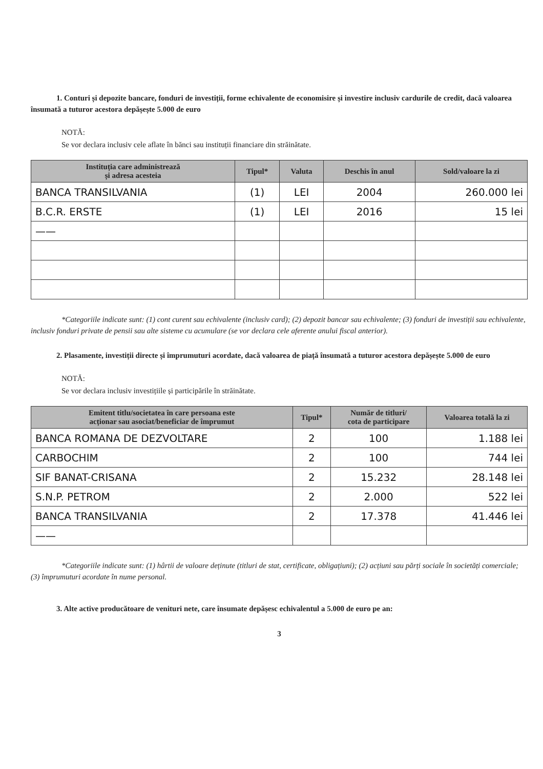1. Conturi și depozite bancare, fonduri de investiții, forme echivalente de economisire și investire inclusiv cardurile de credit, dacă valoarea însumată a tuturor acestora depășește 5.000 de euro
NOTĂ:
Se vor declara inclusiv cele aflate în bănci sau instituții financiare din străinătate.
| Instituția care administrează și adresa acesteia | Tipul* | Valuta | Deschis în anul | Sold/valoare la zi |
| --- | --- | --- | --- | --- |
| BANCA TRANSILVANIA | (1) | LEI | 2004 | 260.000 lei |
| B.C.R. ERSTE | (1) | LEI | 2016 | 15 lei |
| —— | | | | |
*Categoriile indicate sunt: (1) cont curent sau echivalente (inclusiv card); (2) depozit bancar sau echivalente; (3) fonduri de investiții sau echivalente, inclusiv fonduri private de pensii sau alte sisteme cu acumulare (se vor declara cele aferente anului fiscal anterior).
2. Plasamente, investiții directe și împrumuturi acordate, dacă valoarea de piață însumată a tuturor acestora depășește 5.000 de euro
NOTĂ:
Se vor declara inclusiv investițiile și participările în străinătate.
| Emitent titlu/societatea în care persoana este acționar sau asociat/beneficiar de împrumut | Tipul* | Număr de titluri/ cota de participare | Valoarea totală la zi |
| --- | --- | --- | --- |
| BANCA ROMANA DE DEZVOLTARE | 2 | 100 | 1.188 lei |
| CARBOCHIM | 2 | 100 | 744 lei |
| SIF BANAT-CRISANA | 2 | 15.232 | 28.148 lei |
| S.N.P. PETROM | 2 | 2.000 | 522 lei |
| BANCA TRANSILVANIA | 2 | 17.378 | 41.446 lei |
| —— | | | |
*Categoriile indicate sunt: (1) hârtii de valoare deținute (titluri de stat, certificate, obligațiuni); (2) acțiuni sau părți sociale în societăți comerciale; (3) împrumuturi acordate în nume personal.
3. Alte active producătoare de venituri nete, care însumate depășesc echivalentul a 5.000 de euro pe an:
3